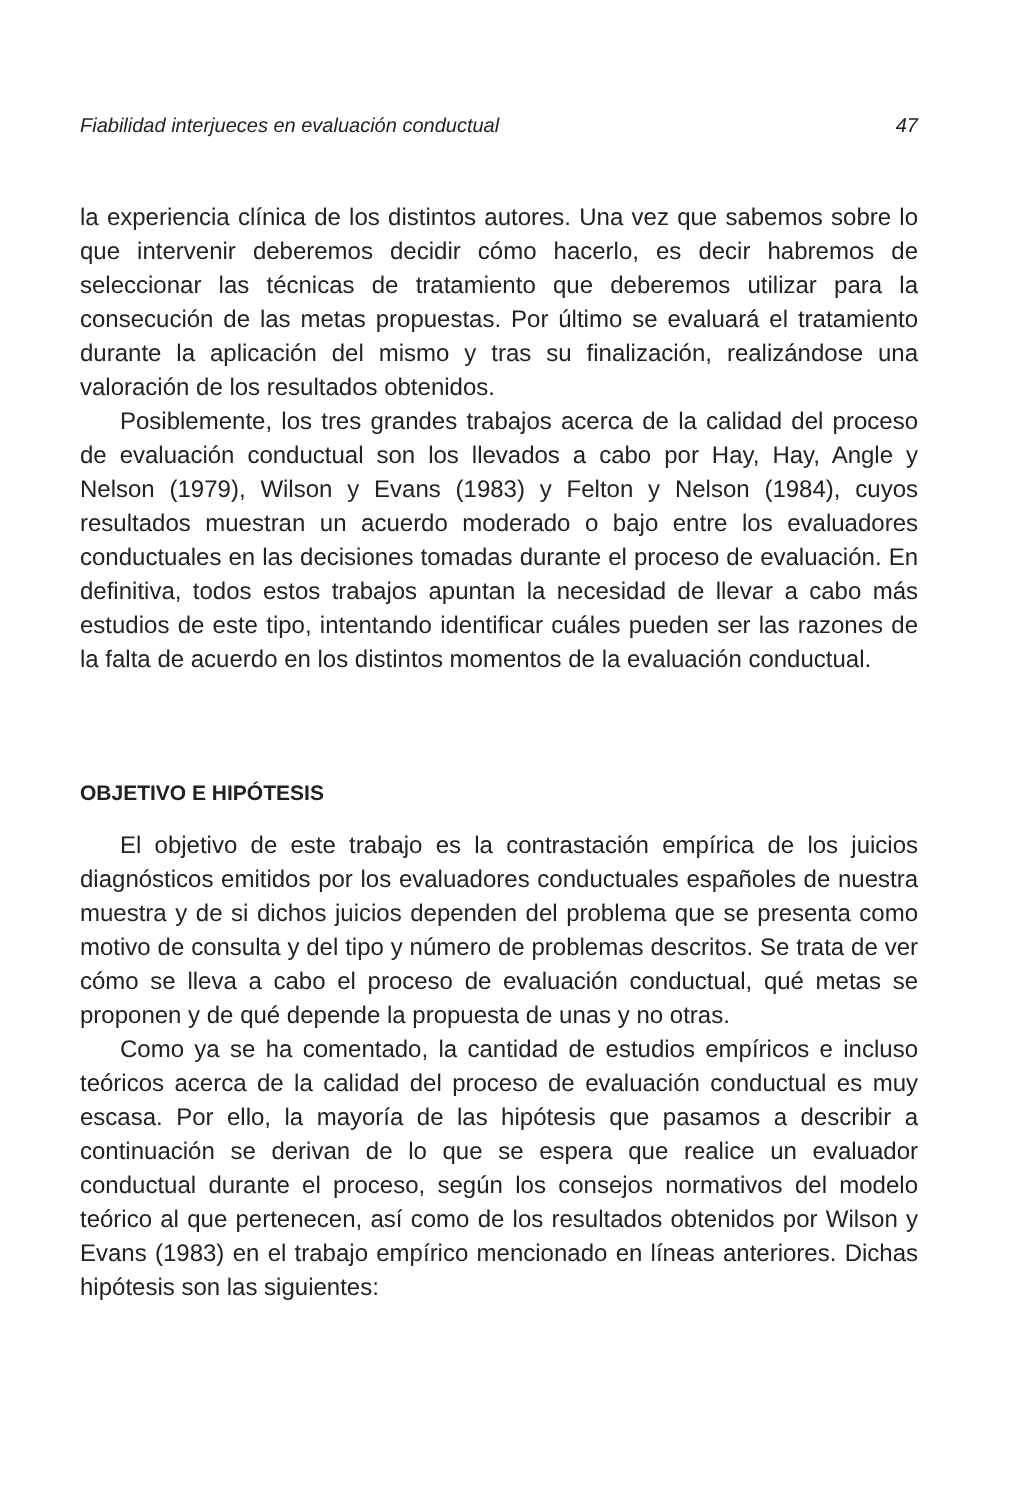Fiabilidad interjueces en evaluación conductual 47
la experiencia clínica de los distintos autores. Una vez que sabemos sobre lo que intervenir deberemos decidir cómo hacerlo, es decir habremos de seleccionar las técnicas de tratamiento que deberemos utilizar para la consecución de las metas propuestas. Por último se evaluará el tratamiento durante la aplicación del mismo y tras su finalización, realizándose una valoración de los resultados obtenidos.
Posiblemente, los tres grandes trabajos acerca de la calidad del proceso de evaluación conductual son los llevados a cabo por Hay, Hay, Angle y Nelson (1979), Wilson y Evans (1983) y Felton y Nelson (1984), cuyos resultados muestran un acuerdo moderado o bajo entre los evaluadores conductuales en las decisiones tomadas durante el proceso de evaluación. En definitiva, todos estos trabajos apuntan la necesidad de llevar a cabo más estudios de este tipo, intentando identificar cuáles pueden ser las razones de la falta de acuerdo en los distintos momentos de la evaluación conductual.
OBJETIVO E HIPÓTESIS
El objetivo de este trabajo es la contrastación empírica de los juicios diagnósticos emitidos por los evaluadores conductuales españoles de nuestra muestra y de si dichos juicios dependen del problema que se presenta como motivo de consulta y del tipo y número de problemas descritos. Se trata de ver cómo se lleva a cabo el proceso de evaluación conductual, qué metas se proponen y de qué depende la propuesta de unas y no otras.
Como ya se ha comentado, la cantidad de estudios empíricos e incluso teóricos acerca de la calidad del proceso de evaluación conductual es muy escasa. Por ello, la mayoría de las hipótesis que pasamos a describir a continuación se derivan de lo que se espera que realice un evaluador conductual durante el proceso, según los consejos normativos del modelo teórico al que pertenecen, así como de los resultados obtenidos por Wilson y Evans (1983) en el trabajo empírico mencionado en líneas anteriores. Dichas hipótesis son las siguientes: